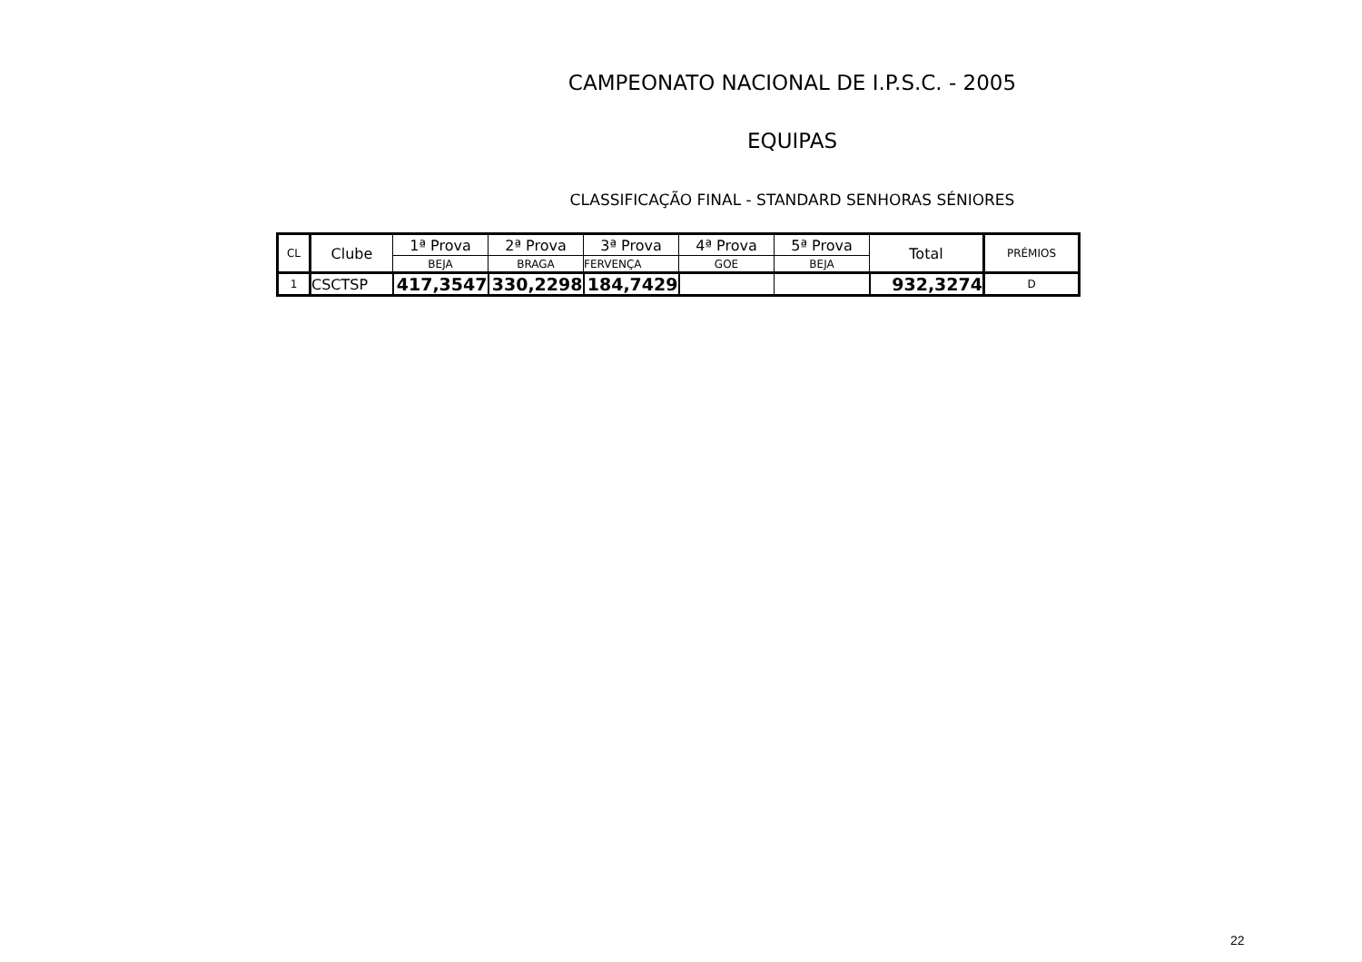CAMPEONATO NACIONAL DE I.P.S.C. - 2005
EQUIPAS
CLASSIFICAÇÃO FINAL - STANDARD SENHORAS SÉNIORES
| CL | Clube | 1ª Prova | 2ª Prova | 3ª Prova | 4ª Prova | 5ª Prova | Total | PRÉMIOS |
| --- | --- | --- | --- | --- | --- | --- | --- | --- |
| | | BEJA | BRAGA | FERVENÇA | GOE | BEJA | | |
| 1 | CSCTSP | 417,3547 | 330,2298 | 184,7429 | | | 932,3274 | D |
22